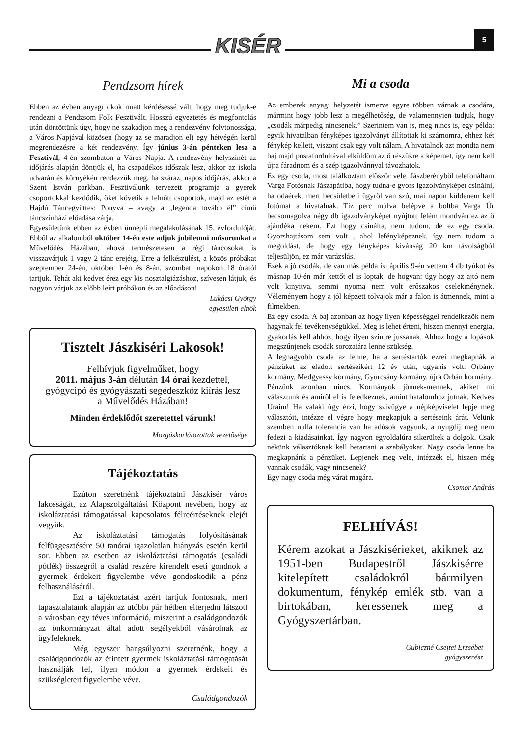KISÉR 5
Pendzsom hírek
Ebben az évben anyagi okok miatt kérdésessé vált, hogy meg tudjuk-e rendezni a Pendzsom Folk Fesztivált. Hosszú egyeztetés és megfontolás után döntöttünk úgy, hogy ne szakadjon meg a rendezvény folytonossága, a Város Napjával közösen (hogy az se maradjon el) egy hétvégén kerül megrendezésre a két rendezvény. Így június 3-án pénteken lesz a Fesztivál, 4-én szombaton a Város Napja. A rendezvény helyszínét az időjárás alapján döntjük el, ha csapadékos időszak lesz, akkor az iskola udvarán és környékén rendezzük meg, ha száraz, napos időjárás, akkor a Szent István parkban. Fesztiválunk tervezett programja a gyerek csoportokkal kezdődik, őket követik a felnőtt csoportok, majd az estét a Hajdú Táncegyüttes: Ponyva – avagy a „legenda tovább él” című táncszínházi előadása zárja.
Egyesületünk ebben az évben ünnepli megalakulásának 15. évfordulóját. Ebből az alkalomból október 14-én este adjuk jubileumi műsorunkat a Művelődés Házában, ahová természetesen a régi táncosokat is visszavárjuk 1 vagy 2 tánc erejéig. Erre a felkészülést, a közös próbákat szeptember 24-én, október 1-én és 8-án, szombati napokon 18 órától tartjuk. Tehát aki kedvet érez egy kis nosztalgiázáshoz, szívesen látjuk, és nagyon várjuk az előbb leírt próbákon és az előadáson!
Lukácsi György
egyesületi elnök
Tisztelt Jászkiséri Lakosok!
Felhívjuk figyelműket, hogy
2011. május 3-án délután 14 órai kezdettel,
gyógycipó és gyógyászati segédeszköz kiírás lesz
a Művelődés Házában!
Minden érdeklődőt szeretettel várunk!
Mozgáskorlátozottak vezetősége
Tájékoztatás
Ezúton szeretnénk tájékoztatni Jászkisér város lakosságát, az Alapszolgáltatási Központ nevében, hogy az iskoláztatási támogatással kapcsolatos félreértéseknek elejét vegyük.
Az iskoláztatási támogatás folyósításának felfüggesztésére 50 tanórai igazolatlan hiányzás esetén kerül sor. Ebben az esetben az iskoláztatási támogatás (családi pótlék) összegről a család részére kirendelt eseti gondnok a gyermek érdekeit figyelembe véve gondoskodik a pénz felhasználásáról.
Ezt a tájékoztatást azért tartjuk fontosnak, mert tapasztalataink alapján az utóbbi pár hétben elterjedni látszott a városban egy téves információ, miszerint a családgondozók az önkormányzat által adott segélyekből vásárolnak az ügyfeleknek.
Még egyszer hangsúlyozni szeretnénk, hogy a családgondozók az érintett gyermek iskoláztatási támogatását használják fel, ilyen módon a gyermek érdekeit és szükségleteit figyelembe véve.
Családgondozók
Mi a csoda
Az emberek anyagi helyzetét ismerve egyre többen várnak a csodára, mármint hogy jobb lesz a megélhetőség, de valamennyien tudjuk, hogy „csodák márpedig nincsenek.” Szerintem van is, meg nincs is, egy példa: egyik hivatalban fényképes igazolványt állítottak ki számomra, ehhez két fénykép kellett, viszont csak egy volt nálam. A hivatalnok azt mondta nem baj majd postafordultával elküldöm az ő részükre a képemet, így nem kell újra fáradnom és a szép igazolvánnyal távozhatok.
Ez egy csoda, most találkoztam először vele. Jászberényből telefonáltam Varga Fotósnak Jászapátiba, hogy tudna-e gyors igazolványképet csinálni, ha odaérek, mert becsületbeli ügyről van szó, mai napon küldenem kell fotómat a hivatalnak. Tíz perc múlva belépve a boltba Varga Úr becsomagolva négy db igazolványképet nyújtott felém mondván ez az ő ajándéka nekem. Ezt hogy csinálta, nem tudom, de ez egy csoda. Gyorshajtásom sem volt , ahol lefényképeznek, így nem tudom a megoldást, de hogy egy fényképes kívánság 20 km távolságból teljesüljön, ez már varázslás.
Ezek a jó csodák, de van más példa is: április 9-én vettem 4 db tyúkot és másnap 10-én már kettőt el is loptak, de hogyan: úgy hogy az ajtó nem volt kinyitva, semmi nyoma nem volt erőszakos cselekménynek. Véleményem hogy a jól képzett tolvajok már a falon is átmennek, mint a filmekben.
Ez egy csoda. A baj azonban az hogy ilyen képességgel rendelkezők nem hagynak fel tevékenységükkel. Meg is lehet érteni, hiszen mennyi energia, gyakorlás kell ahhoz, hogy ilyen szintre jussanak. Ahhoz hogy a lopások megszűnjenek csodák sorozatára lenne szükség.
A legnagyobb csoda az lenne, ha a sertéstartók ezrei megkapnák a pénzüket az eladott sertéseikért 12 év után, ugyanis volt: Orbány kormány, Medgyessy kormány, Gyurcsány kormány, újra Orbán kormány.
Pénzünk azonban nincs. Kormányok jönnek-mennek, akiket mi választunk és amiről el is feledkeznek, amint hatalomhoz jutnak. Kedves Uraim! Ha valaki úgy érzi, hogy szívügye a népképviselet lepje meg választóit, intézze el végre hogy megkapjuk a sertéseink árát. Velünk szemben nulla tolerancia van ha adósok vagyunk, a nyugdíj meg nem fedezi a kiadásainkat. Így nagyon egyoldalúra sikerültek a dolgok. Csak nekünk választóknak kell betartani a szabályokat. Nagy csoda lenne ha megkapnánk a pénzüket. Lepjenek meg vele, intézzék el, hiszen még vannak csodák, vagy nincsenek?
Egy nagy csoda még várat magára.
Csomor András
FELHÍVÁS!
Kérem azokat a Jászkisérieket, akiknek az 1951-ben Budapestről Jászkisérre kitelepített családokról bármilyen dokumentum, fénykép emlék stb. van a birtokában, keressenek meg a Gyógyszertárban.
Gubiczné Csejtei Erzsébet
gyógyszerész